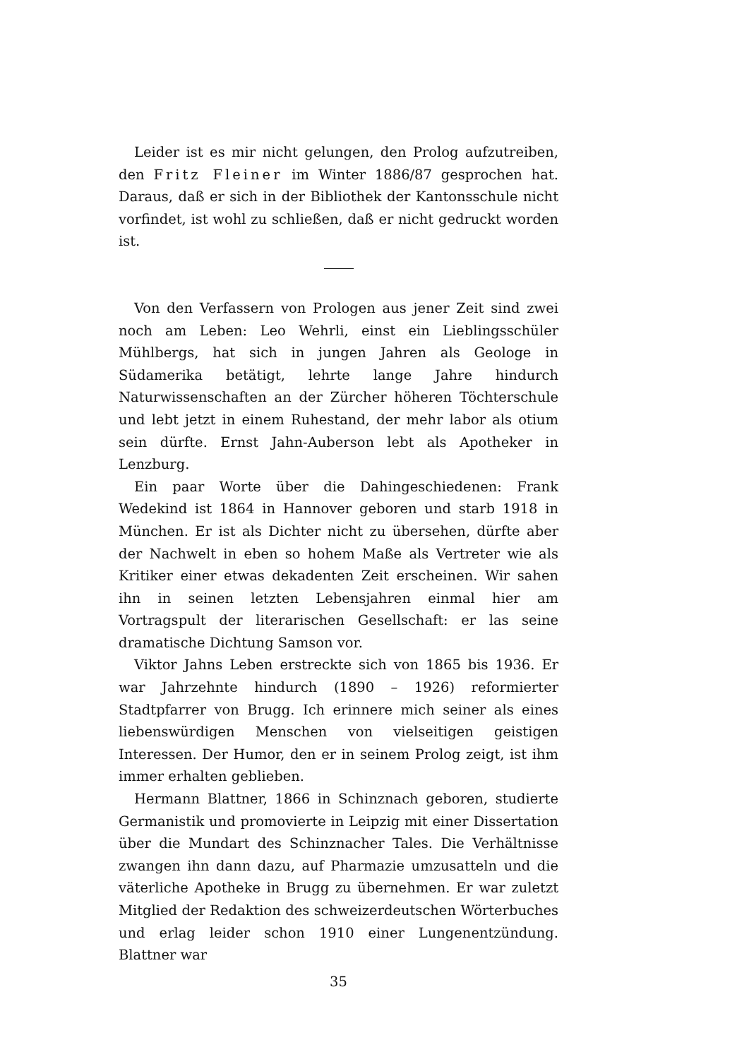Leider ist es mir nicht gelungen, den Prolog aufzutreiben, den Fritz Fleiner im Winter 1886/87 gesprochen hat. Daraus, daß er sich in der Bibliothek der Kantonsschule nicht vorfindet, ist wohl zu schließen, daß er nicht gedruckt worden ist.
Von den Verfassern von Prologen aus jener Zeit sind zwei noch am Leben: Leo Wehrli, einst ein Lieblingsschüler Mühlbergs, hat sich in jungen Jahren als Geologe in Südamerika betätigt, lehrte lange Jahre hindurch Naturwissenschaften an der Zürcher höheren Töchterschule und lebt jetzt in einem Ruhestand, der mehr labor als otium sein dürfte. Ernst Jahn-Auberson lebt als Apotheker in Lenzburg.
Ein paar Worte über die Dahingeschiedenen: Frank Wedekind ist 1864 in Hannover geboren und starb 1918 in München. Er ist als Dichter nicht zu übersehen, dürfte aber der Nachwelt in eben so hohem Maße als Vertreter wie als Kritiker einer etwas dekadenten Zeit erscheinen. Wir sahen ihn in seinen letzten Lebensjahren einmal hier am Vortragspult der literarischen Gesellschaft: er las seine dramatische Dichtung Samson vor.
Viktor Jahns Leben erstreckte sich von 1865 bis 1936. Er war Jahrzehnte hindurch (1890 – 1926) reformierter Stadtpfarrer von Brugg. Ich erinnere mich seiner als eines liebenswürdigen Menschen von vielseitigen geistigen Interessen. Der Humor, den er in seinem Prolog zeigt, ist ihm immer erhalten geblieben.
Hermann Blattner, 1866 in Schinznach geboren, studierte Germanistik und promovierte in Leipzig mit einer Dissertation über die Mundart des Schinznacher Tales. Die Verhältnisse zwangen ihn dann dazu, auf Pharmazie umzusatteln und die väterliche Apotheke in Brugg zu übernehmen. Er war zuletzt Mitglied der Redaktion des schweizerdeutschen Wörterbuches und erlag leider schon 1910 einer Lungenentzündung. Blattner war
35